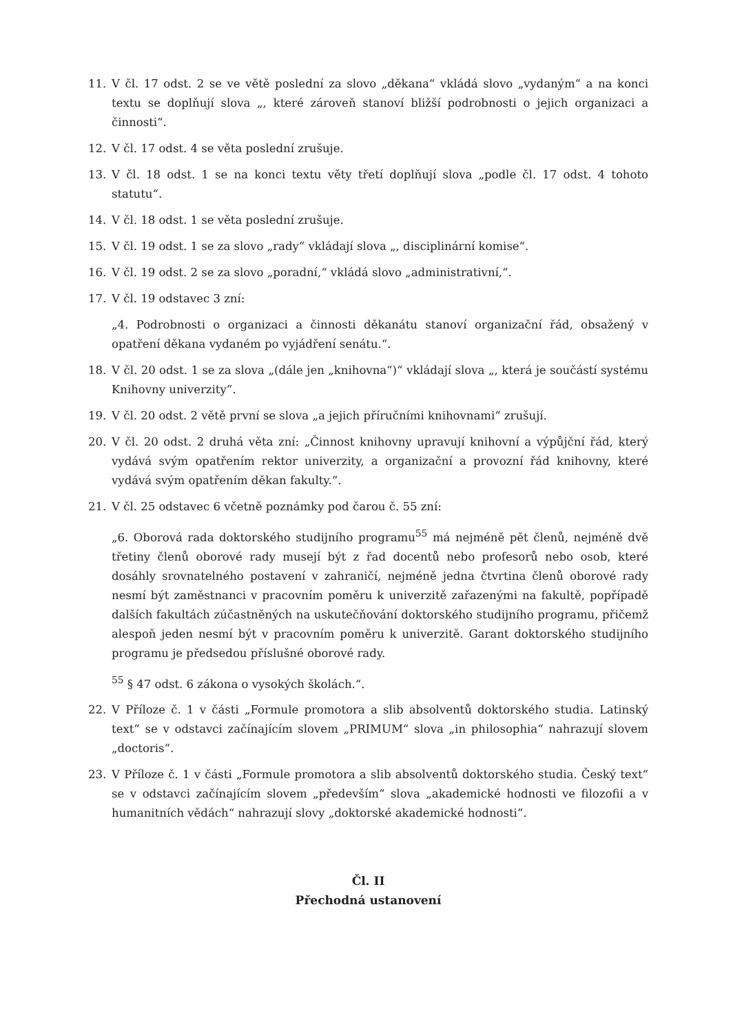11. V čl. 17 odst. 2 se ve větě poslední za slovo „děkana“ vkládá slovo „vydaným“ a na konci textu se doplňují slova „, které zároveň stanoví bližší podrobnosti o jejich organizaci a činnosti“.
12. V čl. 17 odst. 4 se věta poslední zrušuje.
13. V čl. 18 odst. 1 se na konci textu věty třetí doplňují slova „podle čl. 17 odst. 4 tohoto statutu“.
14. V čl. 18 odst. 1 se věta poslední zrušuje.
15. V čl. 19 odst. 1 se za slovo „rady“ vkládají slova „, disciplinární komise“.
16. V čl. 19 odst. 2 se za slovo „poradní,“ vkládá slovo „administrativní,“.
17. V čl. 19 odstavec 3 zní:
„4. Podrobnosti o organizaci a činnosti děkanátu stanoví organizační řád, obsažený v opatření děkana vydaném po vyjádření senátu.“.
18. V čl. 20 odst. 1 se za slova „(dále jen „knihovna“)“ vkládají slova „, která je součástí systému Knihovny univerzity“.
19. V čl. 20 odst. 2 větě první se slova „a jejich příručními knihovnami“ zrušují.
20. V čl. 20 odst. 2 druhá věta zní: „Činnost knihovny upravují knihovní a výpůjční řád, který vydává svým opatřením rektor univerzity, a organizační a provozní řád knihovny, které vydává svým opatřením děkan fakulty.“.
21. V čl. 25 odstavec 6 včetně poznámky pod čarou č. 55 zní:
„6. Oborová rada doktorského studijního programu<sup>55</sup> má nejméně pět členů, nejméně dvě třetiny členů oborové rady musejí být z řad docentů nebo profesorů nebo osob, které dosáhly srovnatelného postavení v zahraničí, nejméně jedna čtvrtina členů oborové rady nesmí být zaměstnanci v pracovním poměru k univerzitě zařazenými na fakultě, popřípadě dalších fakultách zúčastněných na uskutečňování doktorského studijního programu, přičemž alespoň jeden nesmí být v pracovním poměru k univerzitě. Garant doktorského studijního programu je předsedou příslušné oborové rady.
<sup>55</sup> § 47 odst. 6 zákona o vysokých školách.“.
22. V Příloze č. 1 v části „Formule promotora a slib absolventů doktorského studia. Latinský text“ se v odstavci začínajícím slovem „PRIMUM“ slova „in philosophia“ nahrazují slovem „doctoris“.
23. V Příloze č. 1 v části „Formule promotora a slib absolventů doktorského studia. Český text“ se v odstavci začínajícím slovem „především“ slova „akademické hodnosti ve filozofii a v humanitních vědách“ nahrazují slovy „doktorské akademické hodnosti“.
Čl. II
Přechodná ustanovení